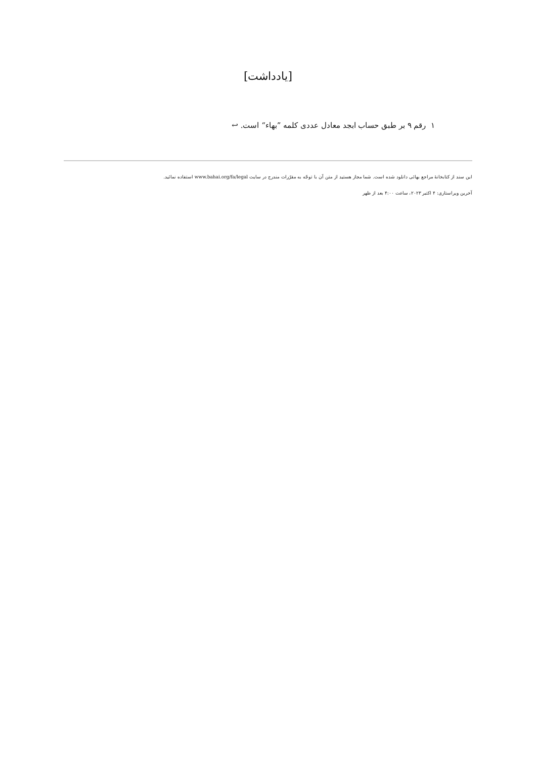[یادداشت]
١ رقم ٩ بر طبق حساب ابجد معادل عددی کلمه ”بهاء“ است. ↩
این سند از کتابخانهٔ مراجع بهائی دانلود شده است. شما مجاز هستید از متن آن با توجّه به مقرّرات مندرج در سایت www.bahai.org/fa/legal استفاده نمائید.
آخرین ویراستاری: ۴ اکتبر ۲۰۲۳، ساعت ۴:۰۰ بعد از ظهر